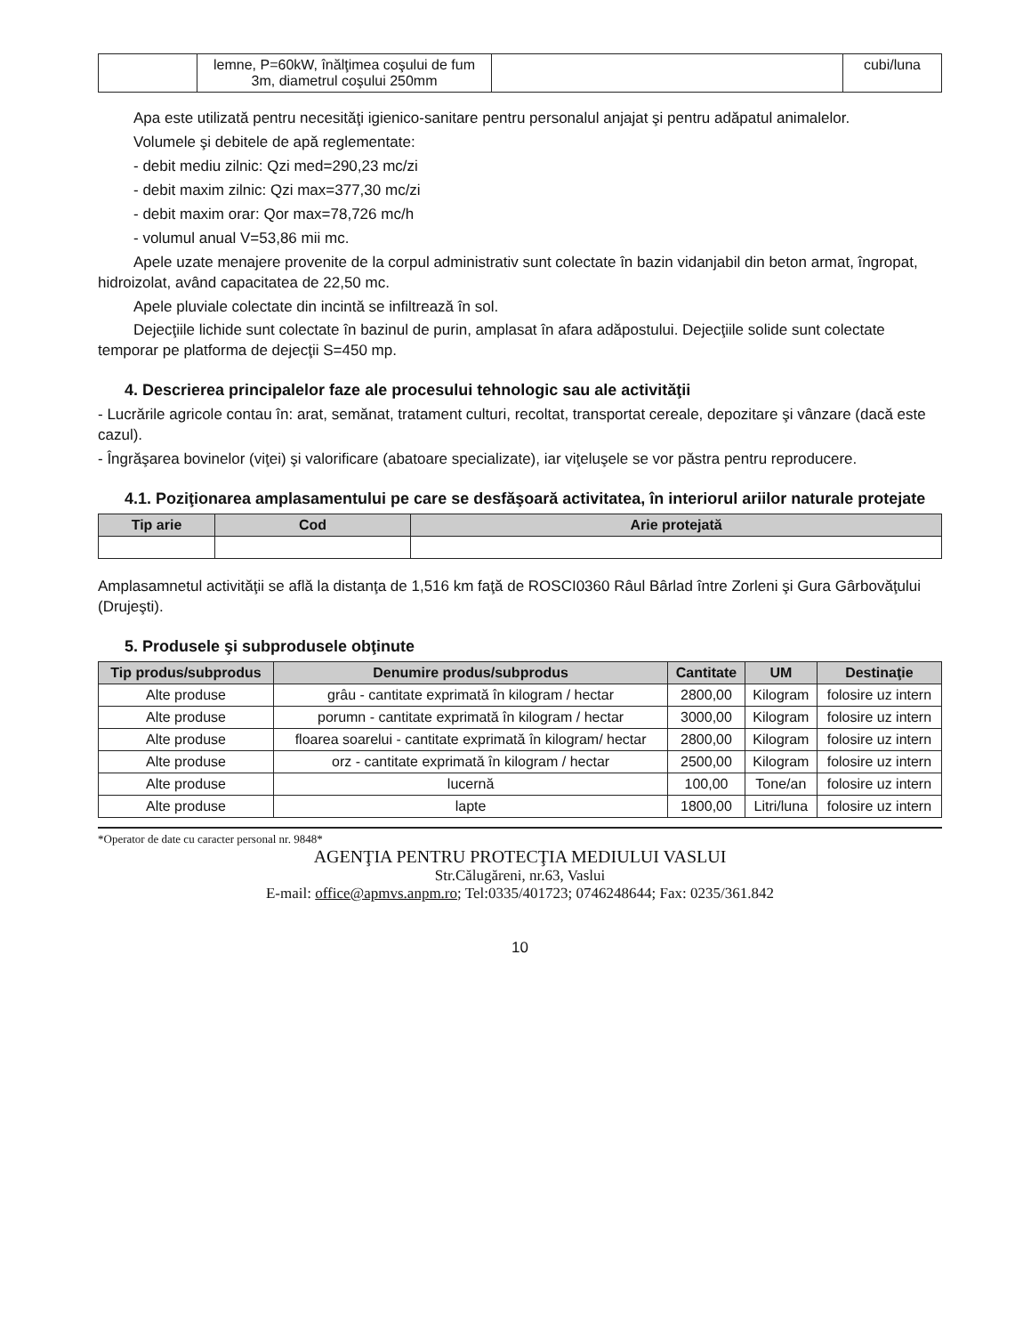| | lemne, P=60kW, înălţimea coşului de fum 3m, diametrul coşului 250mm | | cubi/luna |
Apa este utilizată pentru necesităţi igienico-sanitare pentru personalul anjajat şi pentru adăpatul animalelor.
Volumele şi debitele de apă reglementate:
- debit mediu zilnic: Qzi med=290,23 mc/zi
- debit maxim zilnic: Qzi max=377,30 mc/zi
- debit maxim orar: Qor max=78,726 mc/h
- volumul anual V=53,86 mii mc.
Apele uzate menajere provenite de la corpul administrativ sunt colectate în bazin vidanjabil din beton armat, îngropat, hidroizolat, având capacitatea de 22,50 mc.
Apele pluviale colectate din incintă se infiltrează în sol.
Dejecţiile lichide sunt colectate în bazinul de purin, amplasat în afara adăpostului. Dejecţiile solide sunt colectate temporar pe platforma de dejecţii S=450 mp.
4. Descrierea principalelor faze ale procesului tehnologic sau ale activităţii
- Lucrările agricole contau în: arat, semănat, tratament culturi, recoltat, transportat cereale, depozitare şi vânzare (dacă este cazul).
- Îngrăşarea bovinelor (viţei) şi valorificare (abatoare specializate), iar viţeluşele se vor păstra pentru reproducere.
4.1. Poziţionarea amplasamentului pe care se desfăşoară activitatea, în interiorul ariilor naturale protejate
| Tip arie | Cod | Arie protejată |
| --- | --- | --- |
Amplasamnetul activităţii se află la distanţa de 1,516 km faţă de ROSCI0360 Râul Bârlad între Zorleni şi Gura Gârbovăţului (Drujeşti).
5. Produsele şi subprodusele obţinute
| Tip produs/subprodus | Denumire produs/subprodus | Cantitate | UM | Destinaţie |
| --- | --- | --- | --- | --- |
| Alte produse | grâu - cantitate exprimată în kilogram / hectar | 2800,00 | Kilogram | folosire uz intern |
| Alte produse | porumn - cantitate exprimată în kilogram / hectar | 3000,00 | Kilogram | folosire uz intern |
| Alte produse | floarea soarelui - cantitate exprimată în kilogram/ hectar | 2800,00 | Kilogram | folosire uz intern |
| Alte produse | orz - cantitate exprimată în kilogram / hectar | 2500,00 | Kilogram | folosire uz intern |
| Alte produse | lucernă | 100,00 | Tone/an | folosire uz intern |
| Alte produse | lapte | 1800,00 | Litri/luna | folosire uz intern |
*Operator de date cu caracter personal nr. 9848*
AGENŢIA PENTRU PROTECŢIA MEDIULUI VASLUI
Str.Călugăreni, nr.63, Vaslui
E-mail: office@apmvs.anpm.ro; Tel:0335/401723; 0746248644; Fax: 0235/361.842
10